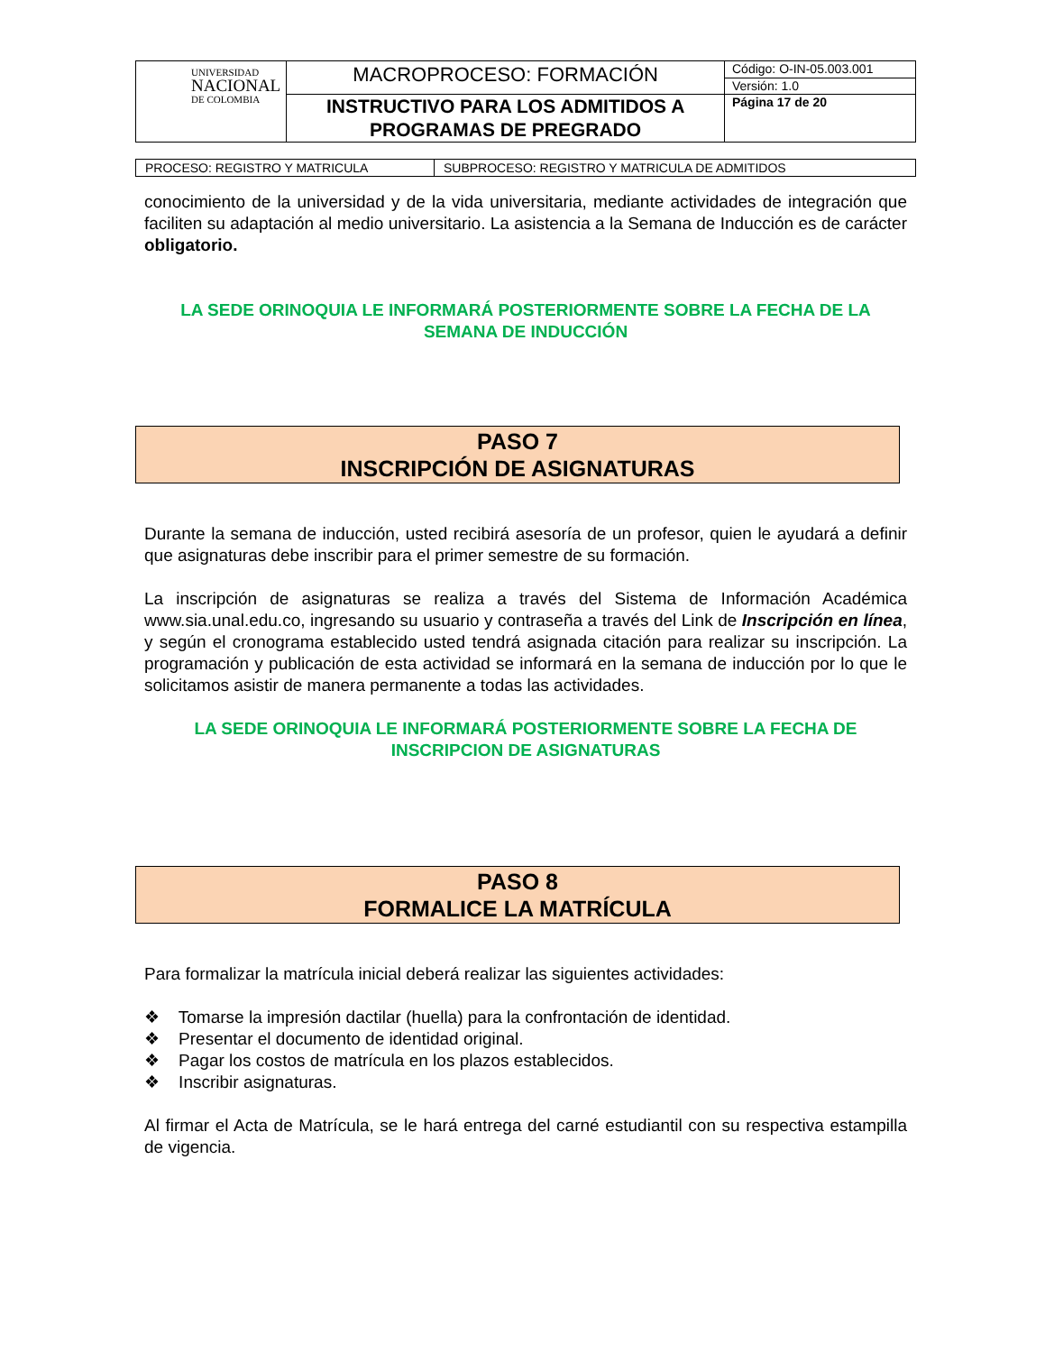| UNIVERSIDAD NACIONAL DE COLOMBIA | MACROPROCESO: FORMACIÓN | Código: O-IN-05.003.001 |
| | | Versión: 1.0 |
| | INSTRUCTIVO PARA LOS ADMITIDOS A PROGRAMAS DE PREGRADO | Página 17 de 20 |
| PROCESO: REGISTRO Y MATRICULA | SUBPROCESO: REGISTRO Y MATRICULA DE ADMITIDOS |
conocimiento de la universidad y de la vida universitaria, mediante actividades de integración que faciliten su adaptación al medio universitario. La asistencia a la Semana de Inducción es de carácter obligatorio.
LA SEDE ORINOQUIA LE INFORMARÁ POSTERIORMENTE SOBRE LA FECHA DE LA SEMANA DE INDUCCIÓN
PASO 7
INSCRIPCIÓN DE ASIGNATURAS
Durante la semana de inducción, usted recibirá asesoría de un profesor, quien le ayudará a definir que asignaturas debe inscribir para el primer semestre de su formación.
La inscripción de asignaturas se realiza a través del Sistema de Información Académica www.sia.unal.edu.co, ingresando su usuario y contraseña a través del Link de Inscripción en línea, y según el cronograma establecido usted tendrá asignada citación para realizar su inscripción. La programación y publicación de esta actividad se informará en la semana de inducción por lo que le solicitamos asistir de manera permanente a todas las actividades.
LA SEDE ORINOQUIA LE INFORMARÁ POSTERIORMENTE SOBRE LA FECHA DE INSCRIPCION DE ASIGNATURAS
PASO 8
FORMALICE LA MATRÍCULA
Para formalizar la matrícula inicial deberá realizar las siguientes actividades:
❖ Tomarse la impresión dactilar (huella) para la confrontación de identidad.
❖ Presentar el documento de identidad original.
❖ Pagar los costos de matrícula en los plazos establecidos.
❖ Inscribir asignaturas.
Al firmar el Acta de Matrícula, se le hará entrega del carné estudiantil con su respectiva estampilla de vigencia.